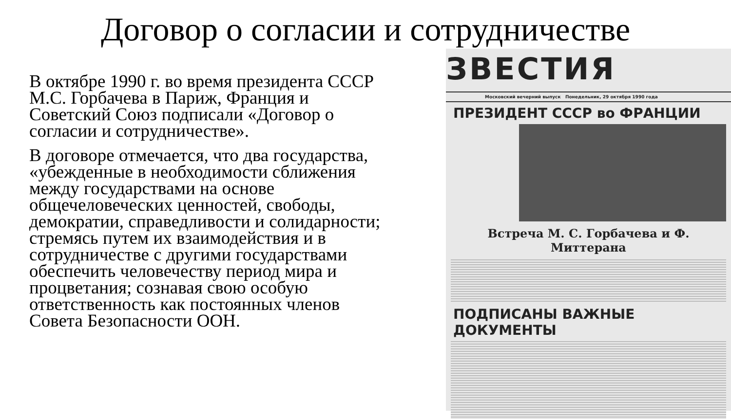Договор о согласии и сотрудничестве
В октябре 1990 г. во время президента СССР М.С. Горбачева в Париж, Франция и Советский Союз подписали «Договор о согласии и сотрудничестве».
В договоре отмечается, что два государства, «убежденные в необходимости сближения между государствами на основе общечеловеческих ценностей, свободы, демократии, справедливости и солидарности; стремясь путем их взаимодействия и в сотрудничестве с другими государствами обеспечить человечеству период мира и процветания; сознавая свою особую ответственность как постоянных членов Совета Безопасности ООН.
ЗВЕСТИЯ
Московский вечерний выпуск Понедельник, 29 октября 1990 года
ПРЕЗИДЕНТ СССР во ФРАНЦИИ
Встреча М. С. Горбачева и Ф. Миттерана
ПОДПИСАНЫ ВАЖНЫЕ ДОКУМЕНТЫ